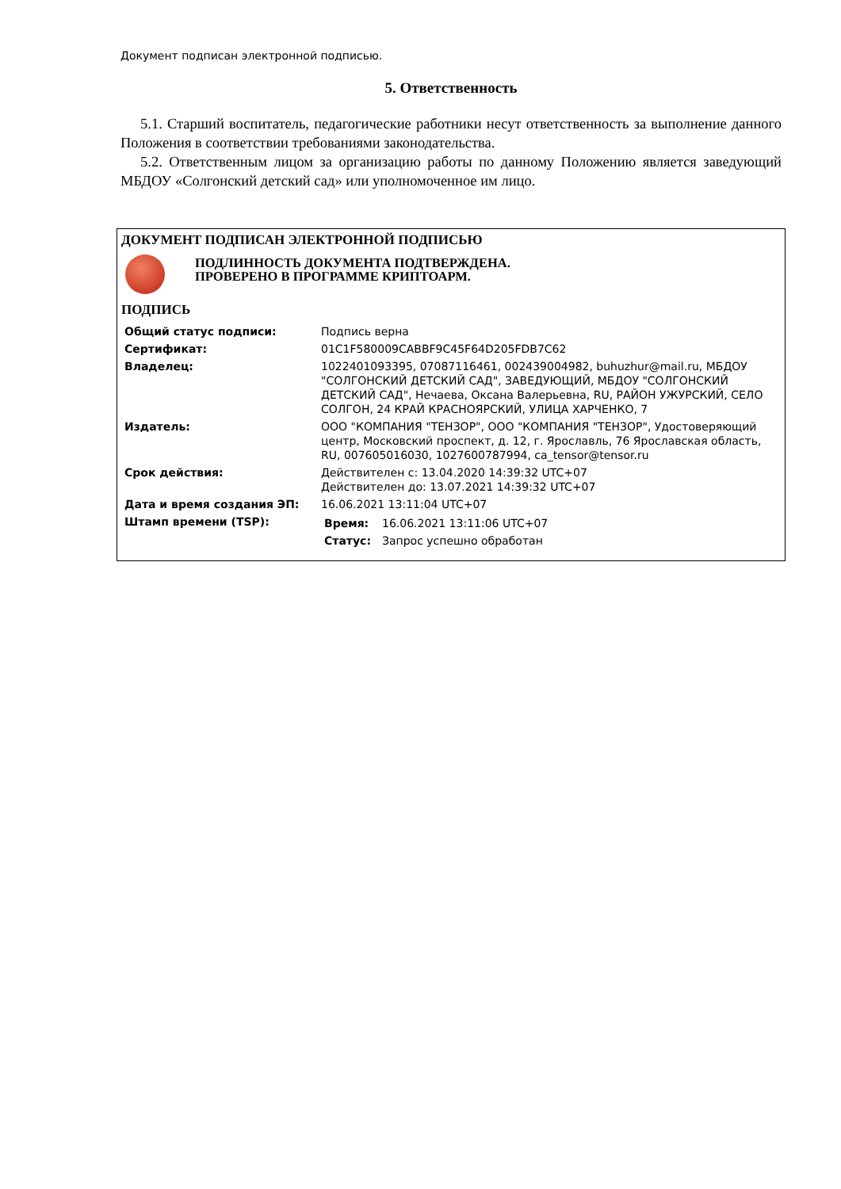Документ подписан электронной подписью.
5. Ответственность
5.1. Старший воспитатель, педагогические работники несут ответственность за выполнение данного Положения в соответствии требованиями законодательства.
5.2. Ответственным лицом за организацию работы по данному Положению является заведующий МБДОУ «Солгонский детский сад» или уполномоченное им лицо.
ДОКУМЕНТ ПОДПИСАН ЭЛЕКТРОННОЙ ПОДПИСЬЮ
ПОДЛИННОСТЬ ДОКУМЕНТА ПОДТВЕРЖДЕНА.
ПРОВЕРЕНО В ПРОГРАММЕ КРИПТОАРМ.
ПОДПИСЬ
| Общий статус подписи: | Подпись верна |
| Сертификат: | 01C1F580009CABBF9C45F64D205FDB7C62 |
| Владелец: | 1022401093395, 07087116461, 002439004982, buhuzhur@mail.ru, МБДОУ "СОЛГОНСКИЙ ДЕТСКИЙ САД", ЗАВЕДУЮЩИЙ, МБДОУ "СОЛГОНСКИЙ ДЕТСКИЙ САД", Нечаева, Оксана Валерьевна, RU, РАЙОН УЖУРСКИЙ, СЕЛО СОЛГОН, 24 КРАЙ КРАСНОЯРСКИЙ, УЛИЦА ХАРЧЕНКО, 7 |
| Издатель: | ООО "КОМПАНИЯ "ТЕНЗОР", ООО "КОМПАНИЯ "ТЕНЗОР", Удостоверяющий центр, Московский проспект, д. 12, г. Ярославль, 76 Ярославская область, RU, 007605016030, 1027600787994, ca_tensor@tensor.ru |
| Срок действия: | Действителен с: 13.04.2020 14:39:32 UTC+07 Действителен до: 13.07.2021 14:39:32 UTC+07 |
| Дата и время создания ЭП: | 16.06.2021 13:11:04 UTC+07 |
| Штамп времени (TSP): | / Время: / 16.06.2021 13:11:06 UTC+07 / / Статус: / Запрос успешно обработан / |